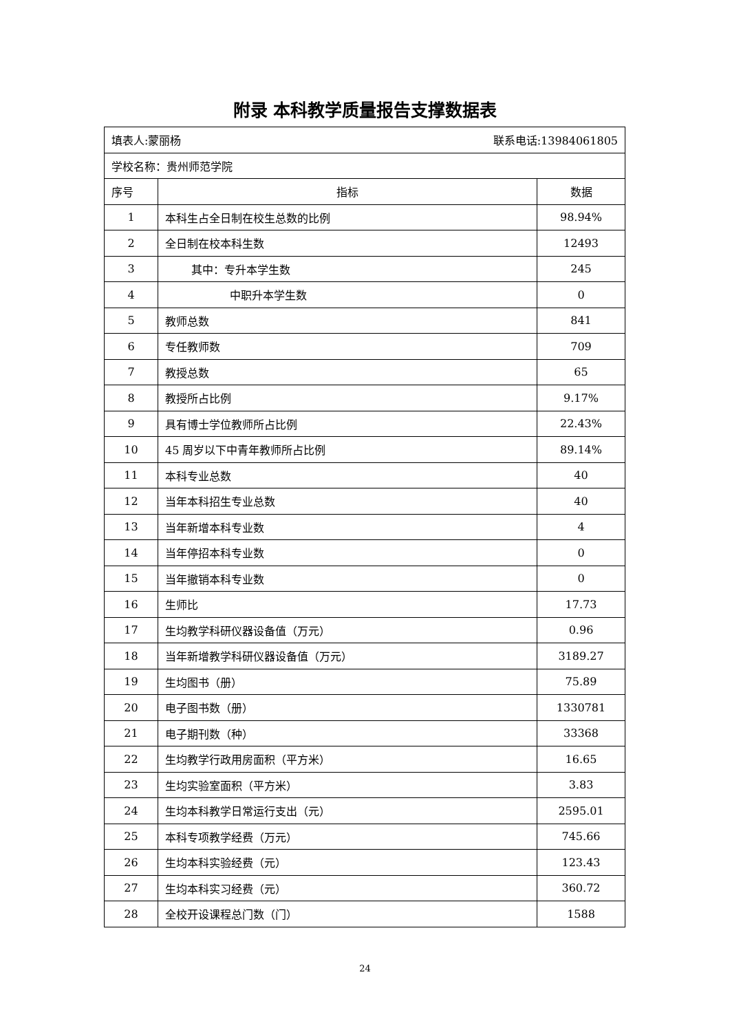附录 本科教学质量报告支撑数据表
| 填表人:蒙丽杨 联系电话:13984061805 | | |
| 学校名称：贵州师范学院 | | |
| 序号 | 指标 | 数据 |
| 1 | 本科生占全日制在校生总数的比例 | 98.94% |
| 2 | 全日制在校本科生数 | 12493 |
| 3 | 其中：专升本学生数 | 245 |
| 4 | 中职升本学生数 | 0 |
| 5 | 教师总数 | 841 |
| 6 | 专任教师数 | 709 |
| 7 | 教授总数 | 65 |
| 8 | 教授所占比例 | 9.17% |
| 9 | 具有博士学位教师所占比例 | 22.43% |
| 10 | 45 周岁以下中青年教师所占比例 | 89.14% |
| 11 | 本科专业总数 | 40 |
| 12 | 当年本科招生专业总数 | 40 |
| 13 | 当年新增本科专业数 | 4 |
| 14 | 当年停招本科专业数 | 0 |
| 15 | 当年撤销本科专业数 | 0 |
| 16 | 生师比 | 17.73 |
| 17 | 生均教学科研仪器设备值（万元） | 0.96 |
| 18 | 当年新增教学科研仪器设备值（万元） | 3189.27 |
| 19 | 生均图书（册） | 75.89 |
| 20 | 电子图书数（册） | 1330781 |
| 21 | 电子期刊数（种） | 33368 |
| 22 | 生均教学行政用房面积（平方米） | 16.65 |
| 23 | 生均实验室面积（平方米） | 3.83 |
| 24 | 生均本科教学日常运行支出（元） | 2595.01 |
| 25 | 本科专项教学经费（万元） | 745.66 |
| 26 | 生均本科实验经费（元） | 123.43 |
| 27 | 生均本科实习经费（元） | 360.72 |
| 28 | 全校开设课程总门数（门） | 1588 |
24